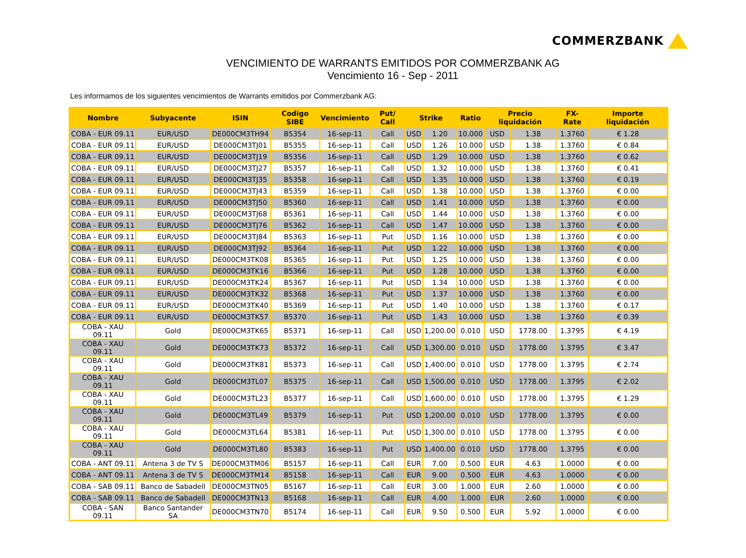COMMERZBANK
VENCIMIENTO DE WARRANTS EMITIDOS POR COMMERZBANK AG
Vencimiento 16 - Sep - 2011
Les informamos de los siguientes vencimientos de Warrants emitidos por Commerzbank AG:
| Nombre | Subyacente | ISIN | Codigo SIBE | Vencimiento | Put/ Call | Strike | | Ratio | Precio liquidación | | FX-Rate | Importe liquidación |
| --- | --- | --- | --- | --- | --- | --- | --- | --- | --- | --- | --- | --- |
| COBA - EUR 09.11 | EUR/USD | DE000CM3TH94 | B5354 | 16-sep-11 | Call | USD | 1.20 | 10.000 | USD | 1.38 | 1.3760 | € 1.28 |
| COBA - EUR 09.11 | EUR/USD | DE000CM3TJ01 | B5355 | 16-sep-11 | Call | USD | 1.26 | 10.000 | USD | 1.38 | 1.3760 | € 0.84 |
| COBA - EUR 09.11 | EUR/USD | DE000CM3TJ19 | B5356 | 16-sep-11 | Call | USD | 1.29 | 10.000 | USD | 1.38 | 1.3760 | € 0.62 |
| COBA - EUR 09.11 | EUR/USD | DE000CM3TJ27 | B5357 | 16-sep-11 | Call | USD | 1.32 | 10.000 | USD | 1.38 | 1.3760 | € 0.41 |
| COBA - EUR 09.11 | EUR/USD | DE000CM3TJ35 | B5358 | 16-sep-11 | Call | USD | 1.35 | 10.000 | USD | 1.38 | 1.3760 | € 0.19 |
| COBA - EUR 09.11 | EUR/USD | DE000CM3TJ43 | B5359 | 16-sep-11 | Call | USD | 1.38 | 10.000 | USD | 1.38 | 1.3760 | € 0.00 |
| COBA - EUR 09.11 | EUR/USD | DE000CM3TJ50 | B5360 | 16-sep-11 | Call | USD | 1.41 | 10.000 | USD | 1.38 | 1.3760 | € 0.00 |
| COBA - EUR 09.11 | EUR/USD | DE000CM3TJ68 | B5361 | 16-sep-11 | Call | USD | 1.44 | 10.000 | USD | 1.38 | 1.3760 | € 0.00 |
| COBA - EUR 09.11 | EUR/USD | DE000CM3TJ76 | B5362 | 16-sep-11 | Call | USD | 1.47 | 10.000 | USD | 1.38 | 1.3760 | € 0.00 |
| COBA - EUR 09.11 | EUR/USD | DE000CM3TJ84 | B5363 | 16-sep-11 | Put | USD | 1.16 | 10.000 | USD | 1.38 | 1.3760 | € 0.00 |
| COBA - EUR 09.11 | EUR/USD | DE000CM3TJ92 | B5364 | 16-sep-11 | Put | USD | 1.22 | 10.000 | USD | 1.38 | 1.3760 | € 0.00 |
| COBA - EUR 09.11 | EUR/USD | DE000CM3TK08 | B5365 | 16-sep-11 | Put | USD | 1.25 | 10.000 | USD | 1.38 | 1.3760 | € 0.00 |
| COBA - EUR 09.11 | EUR/USD | DE000CM3TK16 | B5366 | 16-sep-11 | Put | USD | 1.28 | 10.000 | USD | 1.38 | 1.3760 | € 0.00 |
| COBA - EUR 09.11 | EUR/USD | DE000CM3TK24 | B5367 | 16-sep-11 | Put | USD | 1.34 | 10.000 | USD | 1.38 | 1.3760 | € 0.00 |
| COBA - EUR 09.11 | EUR/USD | DE000CM3TK32 | B5368 | 16-sep-11 | Put | USD | 1.37 | 10.000 | USD | 1.38 | 1.3760 | € 0.00 |
| COBA - EUR 09.11 | EUR/USD | DE000CM3TK40 | B5369 | 16-sep-11 | Put | USD | 1.40 | 10.000 | USD | 1.38 | 1.3760 | € 0.17 |
| COBA - EUR 09.11 | EUR/USD | DE000CM3TK57 | B5370 | 16-sep-11 | Put | USD | 1.43 | 10.000 | USD | 1.38 | 1.3760 | € 0.39 |
| COBA - XAU 09.11 | Gold | DE000CM3TK65 | B5371 | 16-sep-11 | Call | USD | 1,200.00 | 0.010 | USD | 1778.00 | 1.3795 | € 4.19 |
| COBA - XAU 09.11 | Gold | DE000CM3TK73 | B5372 | 16-sep-11 | Call | USD | 1,300.00 | 0.010 | USD | 1778.00 | 1.3795 | € 3.47 |
| COBA - XAU 09.11 | Gold | DE000CM3TK81 | B5373 | 16-sep-11 | Call | USD | 1,400.00 | 0.010 | USD | 1778.00 | 1.3795 | € 2.74 |
| COBA - XAU 09.11 | Gold | DE000CM3TL07 | B5375 | 16-sep-11 | Call | USD | 1,500.00 | 0.010 | USD | 1778.00 | 1.3795 | € 2.02 |
| COBA - XAU 09.11 | Gold | DE000CM3TL23 | B5377 | 16-sep-11 | Call | USD | 1,600.00 | 0.010 | USD | 1778.00 | 1.3795 | € 1.29 |
| COBA - XAU 09.11 | Gold | DE000CM3TL49 | B5379 | 16-sep-11 | Put | USD | 1,200.00 | 0.010 | USD | 1778.00 | 1.3795 | € 0.00 |
| COBA - XAU 09.11 | Gold | DE000CM3TL64 | B5381 | 16-sep-11 | Put | USD | 1,300.00 | 0.010 | USD | 1778.00 | 1.3795 | € 0.00 |
| COBA - XAU 09.11 | Gold | DE000CM3TL80 | B5383 | 16-sep-11 | Put | USD | 1,400.00 | 0.010 | USD | 1778.00 | 1.3795 | € 0.00 |
| COBA - ANT 09.11 | Antena 3 de TV S | DE000CM3TM06 | B5157 | 16-sep-11 | Call | EUR | 7.00 | 0.500 | EUR | 4.63 | 1.0000 | € 0.00 |
| COBA - ANT 09.11 | Antena 3 de TV S | DE000CM3TM14 | B5158 | 16-sep-11 | Call | EUR | 9.00 | 0.500 | EUR | 4.63 | 1.0000 | € 0.00 |
| COBA - SAB 09.11 | Banco de Sabadell | DE000CM3TN05 | B5167 | 16-sep-11 | Call | EUR | 3.00 | 1.000 | EUR | 2.60 | 1.0000 | € 0.00 |
| COBA - SAB 09.11 | Banco de Sabadell | DE000CM3TN13 | B5168 | 16-sep-11 | Call | EUR | 4.00 | 1.000 | EUR | 2.60 | 1.0000 | € 0.00 |
| COBA - SAN 09.11 | Banco Santander SA | DE000CM3TN70 | B5174 | 16-sep-11 | Call | EUR | 9.50 | 0.500 | EUR | 5.92 | 1.0000 | € 0.00 |